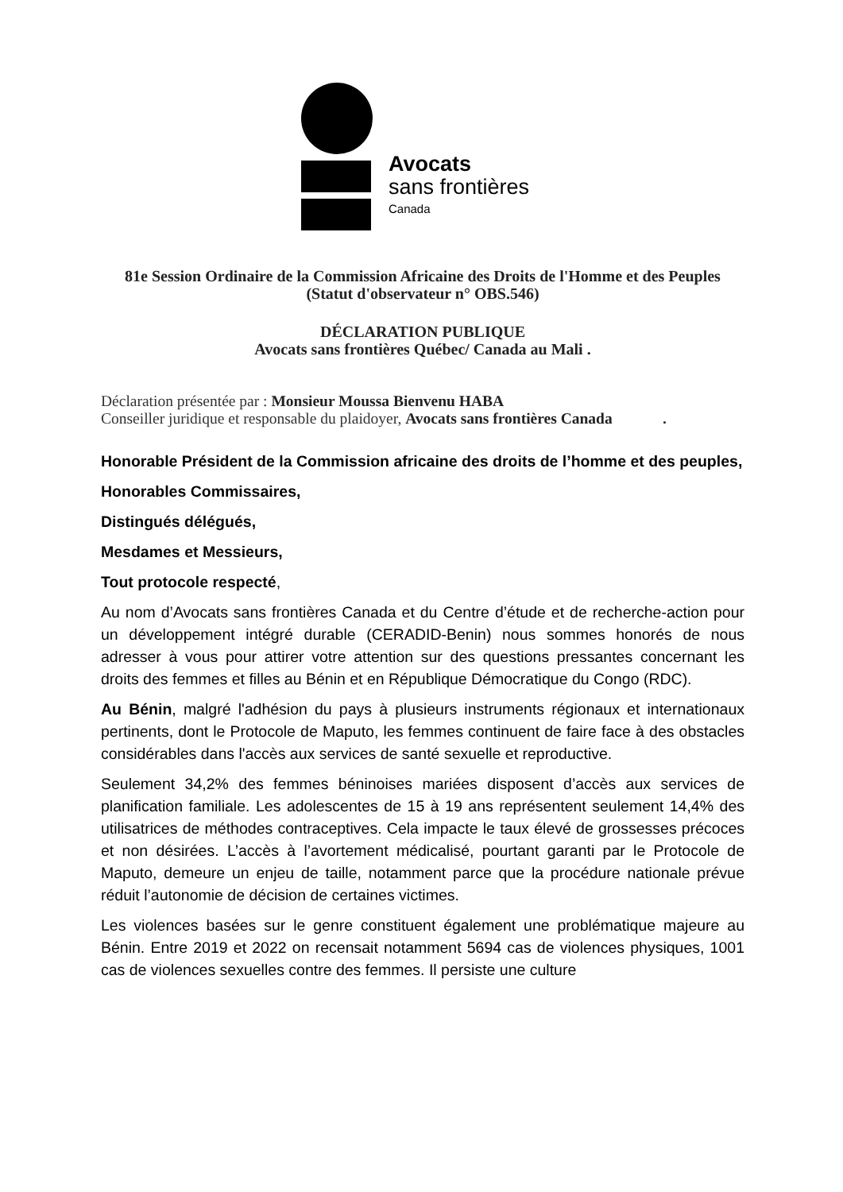Avocats
sans frontières
Canada
81e Session Ordinaire de la Commission Africaine des Droits de l'Homme et des Peuples
(Statut d'observateur n° OBS.546)
DÉCLARATION PUBLIQUE
Avocats sans frontières Québec/ Canada au Mali .
Déclaration présentée par : Monsieur Moussa Bienvenu HABA
Conseiller juridique et responsable du plaidoyer, Avocats sans frontières Canada .
Honorable Président de la Commission africaine des droits de l’homme et des peuples,
Honorables Commissaires,
Distingués délégués,
Mesdames et Messieurs,
Tout protocole respecté,
Au nom d’Avocats sans frontières Canada et du Centre d’étude et de recherche-action pour un développement intégré durable (CERADID-Benin) nous sommes honorés de nous adresser à vous pour attirer votre attention sur des questions pressantes concernant les droits des femmes et filles au Bénin et en République Démocratique du Congo (RDC).
Au Bénin, malgré l'adhésion du pays à plusieurs instruments régionaux et internationaux pertinents, dont le Protocole de Maputo, les femmes continuent de faire face à des obstacles considérables dans l'accès aux services de santé sexuelle et reproductive.
Seulement 34,2% des femmes béninoises mariées disposent d’accès aux services de planification familiale. Les adolescentes de 15 à 19 ans représentent seulement 14,4% des utilisatrices de méthodes contraceptives. Cela impacte le taux élevé de grossesses précoces et non désirées. L’accès à l’avortement médicalisé, pourtant garanti par le Protocole de Maputo, demeure un enjeu de taille, notamment parce que la procédure nationale prévue réduit l’autonomie de décision de certaines victimes.
Les violences basées sur le genre constituent également une problématique majeure au Bénin. Entre 2019 et 2022 on recensait notamment 5694 cas de violences physiques, 1001 cas de violences sexuelles contre des femmes. Il persiste une culture